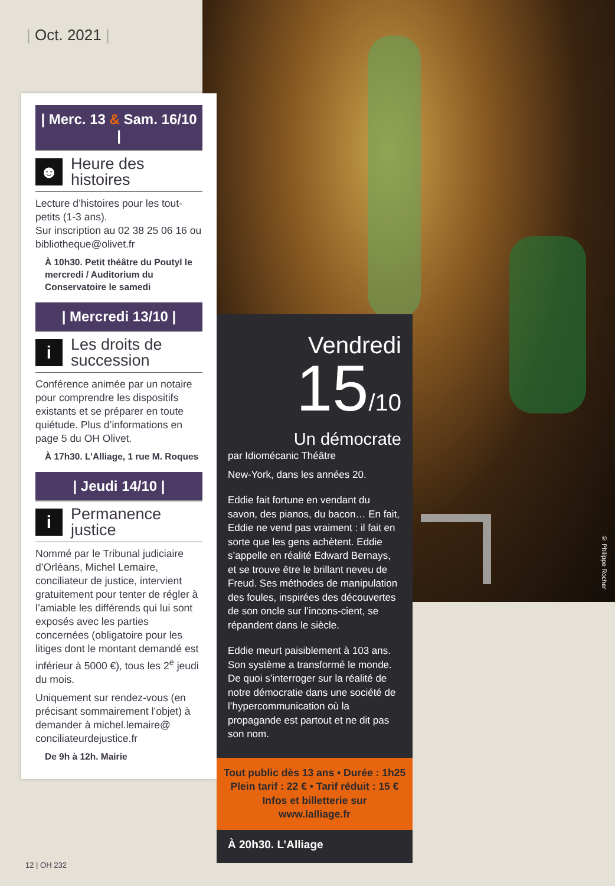| Oct. 2021 |
| Merc. 13 & Sam. 16/10 |
☻
Heure des histoires
Lecture d’histoires pour les tout-petits (1-3 ans).
Sur inscription au 02 38 25 06 16 ou bibliotheque@olivet.fr
À 10h30. Petit théâtre du Poutyl le mercredi / Auditorium du Conservatoire le samedi
| Mercredi 13/10 |
i
Les droits de succession
Conférence animée par un notaire pour comprendre les dispositifs existants et se préparer en toute quiétude. Plus d’informations en page 5 du OH Olivet.
À 17h30. L’Alliage, 1 rue M. Roques
| Jeudi 14/10 |
i
Permanence justice
Nommé par le Tribunal judiciaire d’Orléans, Michel Lemaire, conciliateur de justice, intervient gratuitement pour tenter de régler à l’amiable les différends qui lui sont exposés avec les parties concernées (obligatoire pour les litiges dont le montant demandé est inférieur à 5000 €), tous les 2<sup>e</sup> jeudi du mois.
Uniquement sur rendez-vous (en précisant sommairement l’objet) à demander à michel.lemaire@ conciliateurdejustice.fr
De 9h à 12h. Mairie
Vendredi
15/10
Un démocrate
par Idiomécanic Théâtre
New-York, dans les années 20.
Eddie fait fortune en vendant du savon, des pianos, du bacon… En fait, Eddie ne vend pas vraiment : il fait en sorte que les gens achètent. Eddie s’appelle en réalité Edward Bernays, et se trouve être le brillant neveu de Freud. Ses méthodes de manipulation des foules, inspirées des découvertes de son oncle sur l’incons-cient, se répandent dans le siècle.
Eddie meurt paisiblement à 103 ans. Son système a transformé le monde. De quoi s’interroger sur la réalité de notre démocratie dans une société de l’hypercommunication où la propagande est partout et ne dit pas son nom.
Tout public dès 13 ans • Durée : 1h25
Plein tarif : 22 € • Tarif réduit : 15 €
Infos et billetterie sur
www.lalliage.fr
À 20h30. L’Alliage
© Philippe Rocher
12 | OH 232